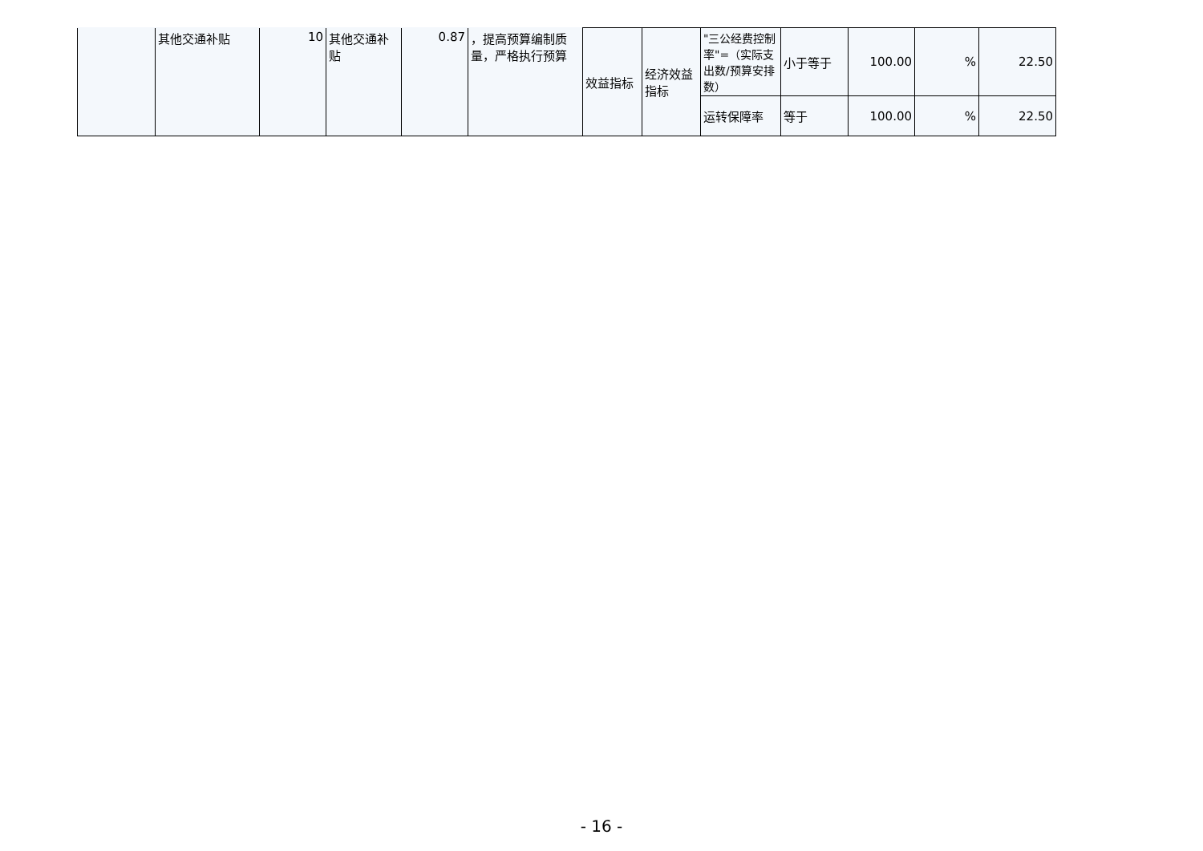| | 其他交通补贴 | 10 | 其他交通补贴 | 0.87 | ，提高预算编制质量，严格执行预算 | 效益指标 | 经济效益指标 | "三公经费控制率"=（实际支出数/预算安排数） | 小于等于 | 100.00 | % | 22.50 |
| | | | | | | | | 运转保障率 | 等于 | 100.00 | % | 22.50 |
- 16 -